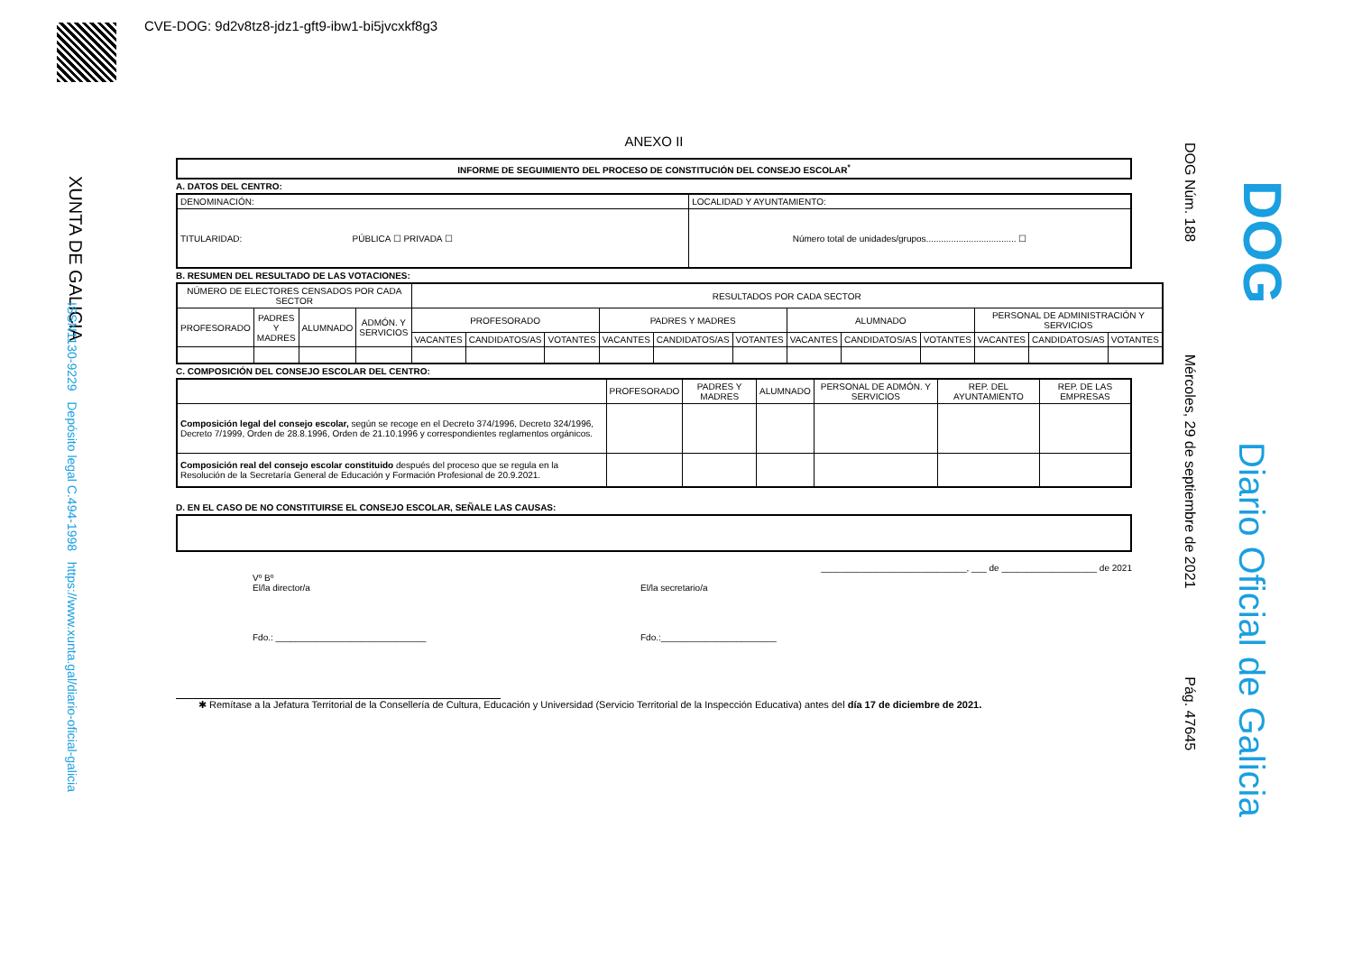CVE-DOG: 9d2v8tz8-jdz1-gft9-ibw1-bi5jvcxkf8g3
XUNTA DE GALICIA
ISSN1130-9229 Depósito legal C.494-1998 https://www.xunta.gal/diario-oficial-galicia
DOG Núm. 188 Mércoles, 29 de septiembre de 2021 Pág. 47645
DOG
Diario Oficial de Galicia
ANEXO II
INFORME DE SEGUIMIENTO DEL PROCESO DE CONSTITUCIÓN DEL CONSEJO ESCOLAR<sup>*</sup>
A. DATOS DEL CENTRO:
| DENOMINACIÓN: | LOCALIDAD Y AYUNTAMIENTO: |
| TITULARIDAD: PÚBLICA ☐ PRIVADA ☐ | Número total de unidades/grupos.................................... ☐ |
B. RESUMEN DEL RESULTADO DE LAS VOTACIONES:
| NÚMERO DE ELECTORES CENSADOS POR CADA SECTOR | | | | RESULTADOS POR CADA SECTOR | | | | | | | | | | | |
| --- | --- | --- | --- | --- | --- | --- | --- | --- | --- | --- | --- | --- | --- | --- | --- |
| PROFESORADO | PADRES Y MADRES | ALUMNADO | ADMÓN. Y SERVICIOS | PROFESORADO | | | PADRES Y MADRES | | | ALUMNADO | | | PERSONAL DE ADMINISTRACIÓN Y SERVICIOS | | |
| | | | | VACANTES | CANDIDATOS/AS | VOTANTES | VACANTES | CANDIDATOS/AS | VOTANTES | VACANTES | CANDIDATOS/AS | VOTANTES | VACANTES | CANDIDATOS/AS | VOTANTES |
C. COMPOSICIÓN DEL CONSEJO ESCOLAR DEL CENTRO:
| | PROFESORADO | PADRES Y MADRES | ALUMNADO | PERSONAL DE ADMÓN. Y SERVICIOS | REP. DEL AYUNTAMIENTO | REP. DE LAS EMPRESAS |
| --- | --- | --- | --- | --- | --- | --- |
| Composición legal del consejo escolar, según se recoge en el Decreto 374/1996, Decreto 324/1996, Decreto 7/1999, Orden de 28.8.1996, Orden de 21.10.1996 y correspondientes reglamentos orgánicos. | | | | | | |
| Composición real del consejo escolar constituido después del proceso que se regula en la Resolución de la Secretaría General de Educación y Formación Profesional de 20.9.2021. | | | | | | |
D. EN EL CASO DE NO CONSTITUIRSE EL CONSEJO ESCOLAR, SEÑALE LAS CAUSAS:
_____________________________, ___ de ___________________ de 2021
Vº Bº
El/la director/a
Fdo.: ______________________________
El/la secretario/a
Fdo.:_______________________
✱ Remítase a la Jefatura Territorial de la Consellería de Cultura, Educación y Universidad (Servicio Territorial de la Inspección Educativa) antes del día 17 de diciembre de 2021.